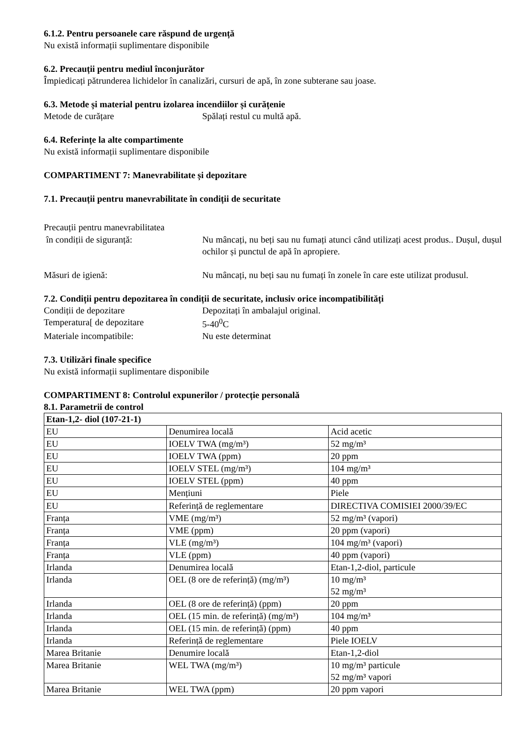6.1.2. Pentru persoanele care răspund de urgență
Nu există informații suplimentare disponibile
6.2. Precauții pentru mediul înconjurător
Împiedicați pătrunderea lichidelor în canalizări, cursuri de apă, în zone subterane sau joase.
6.3. Metode și material pentru izolarea incendiilor și curățenie
Metode de curățare Spălați restul cu multă apă.
6.4. Referințe la alte compartimente
Nu există informații suplimentare disponibile
COMPARTIMENT 7: Manevrabilitate și depozitare
7.1. Precauții pentru manevrabilitate în condiții de securitate
Precauții pentru manevrabilitatea
în condiții de siguranță: Nu mâncați, nu beți sau nu fumați atunci când utilizați acest produs.. Dușul, dușul ochilor și punctul de apă în apropiere.
Măsuri de igienă: Nu mâncați, nu beți sau nu fumați în zonele în care este utilizat produsul.
7.2. Condiții pentru depozitarea în condiții de securitate, inclusiv orice incompatibilități
Condiții de depozitare Depozitați în ambalajul original.
Temperatura[ de depozitare 5-40<sup>0</sup>C
Materiale incompatibile: Nu este determinat
7.3. Utilizări finale specifice
Nu există informații suplimentare disponibile
COMPARTIMENT 8: Controlul expunerilor / protecție personală
8.1. Parametrii de control
| Etan-1,2- diol (107-21-1) | | |
| EU | Denumirea locală | Acid acetic |
| EU | IOELV TWA (mg/m³) | 52 mg/m³ |
| EU | IOELV TWA (ppm) | 20 ppm |
| EU | IOELV STEL (mg/m³) | 104 mg/m³ |
| EU | IOELV STEL (ppm) | 40 ppm |
| EU | Mențiuni | Piele |
| EU | Referință de reglementare | DIRECTIVA COMISIEI 2000/39/EC |
| Franța | VME (mg/m³) | 52 mg/m³ (vapori) |
| Franța | VME (ppm) | 20 ppm (vapori) |
| Franța | VLE (mg/m³) | 104 mg/m³ (vapori) |
| Franța | VLE (ppm) | 40 ppm (vapori) |
| Irlanda | Denumirea locală | Etan-1,2-diol, particule |
| Irlanda | OEL (8 ore de referință) (mg/m³) | 10 mg/m³ 52 mg/m³ |
| Irlanda | OEL (8 ore de referință) (ppm) | 20 ppm |
| Irlanda | OEL (15 min. de referință) (mg/m³) | 104 mg/m³ |
| Irlanda | OEL (15 min. de referință) (ppm) | 40 ppm |
| Irlanda | Referință de reglementare | Piele IOELV |
| Marea Britanie | Denumire locală | Etan-1,2-diol |
| Marea Britanie | WEL TWA (mg/m³) | 10 mg/m³ particule 52 mg/m³ vapori |
| Marea Britanie | WEL TWA (ppm) | 20 ppm vapori |